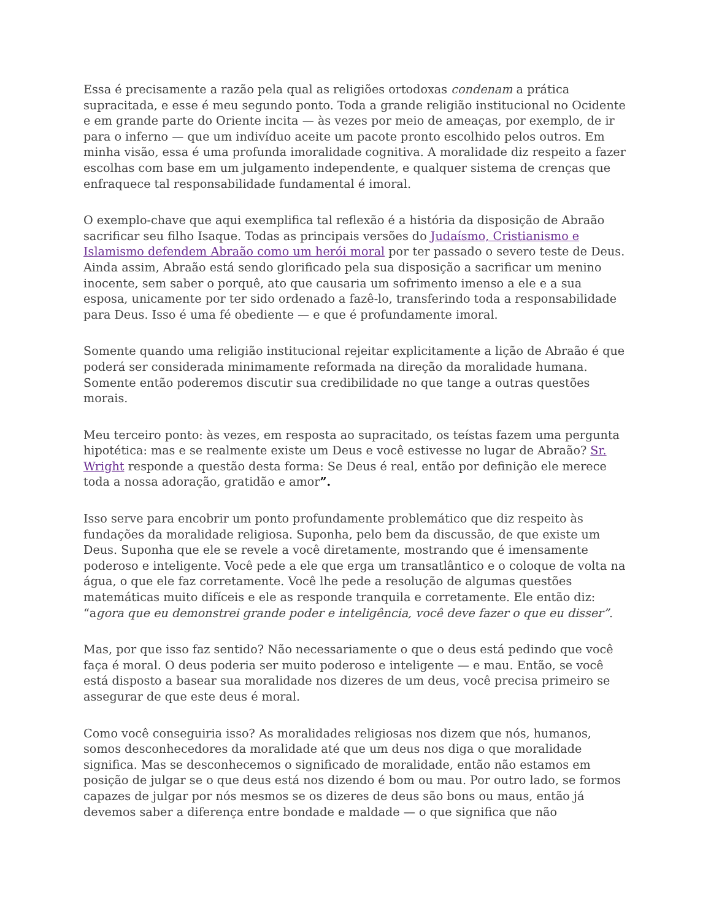Essa é precisamente a razão pela qual as religiões ortodoxas condenam a prática supracitada, e esse é meu segundo ponto. Toda a grande religião institucional no Ocidente e em grande parte do Oriente incita — às vezes por meio de ameaças, por exemplo, de ir para o inferno — que um indivíduo aceite um pacote pronto escolhido pelos outros. Em minha visão, essa é uma profunda imoralidade cognitiva. A moralidade diz respeito a fazer escolhas com base em um julgamento independente, e qualquer sistema de crenças que enfraquece tal responsabilidade fundamental é imoral.
O exemplo-chave que aqui exemplifica tal reflexão é a história da disposição de Abraão sacrificar seu filho Isaque. Todas as principais versões do Judaísmo, Cristianismo e Islamismo defendem Abraão como um herói moral por ter passado o severo teste de Deus. Ainda assim, Abraão está sendo glorificado pela sua disposição a sacrificar um menino inocente, sem saber o porquê, ato que causaria um sofrimento imenso a ele e a sua esposa, unicamente por ter sido ordenado a fazê-lo, transferindo toda a responsabilidade para Deus. Isso é uma fé obediente — e que é profundamente imoral.
Somente quando uma religião institucional rejeitar explicitamente a lição de Abraão é que poderá ser considerada minimamente reformada na direção da moralidade humana. Somente então poderemos discutir sua credibilidade no que tange a outras questões morais.
Meu terceiro ponto: às vezes, em resposta ao supracitado, os teístas fazem uma pergunta hipotética: mas e se realmente existe um Deus e você estivesse no lugar de Abraão? Sr. Wright responde a questão desta forma: Se Deus é real, então por definição ele merece toda a nossa adoração, gratidão e amor”.
Isso serve para encobrir um ponto profundamente problemático que diz respeito às fundações da moralidade religiosa. Suponha, pelo bem da discussão, de que existe um Deus. Suponha que ele se revele a você diretamente, mostrando que é imensamente poderoso e inteligente. Você pede a ele que erga um transatlântico e o coloque de volta na água, o que ele faz corretamente. Você lhe pede a resolução de algumas questões matemáticas muito difíceis e ele as responde tranquila e corretamente. Ele então diz: “agora que eu demonstrei grande poder e inteligência, você deve fazer o que eu disser”.
Mas, por que isso faz sentido? Não necessariamente o que o deus está pedindo que você faça é moral. O deus poderia ser muito poderoso e inteligente — e mau. Então, se você está disposto a basear sua moralidade nos dizeres de um deus, você precisa primeiro se assegurar de que este deus é moral.
Como você conseguiria isso? As moralidades religiosas nos dizem que nós, humanos, somos desconhecedores da moralidade até que um deus nos diga o que moralidade significa. Mas se desconhecemos o significado de moralidade, então não estamos em posição de julgar se o que deus está nos dizendo é bom ou mau. Por outro lado, se formos capazes de julgar por nós mesmos se os dizeres de deus são bons ou maus, então já devemos saber a diferença entre bondade e maldade — o que significa que não